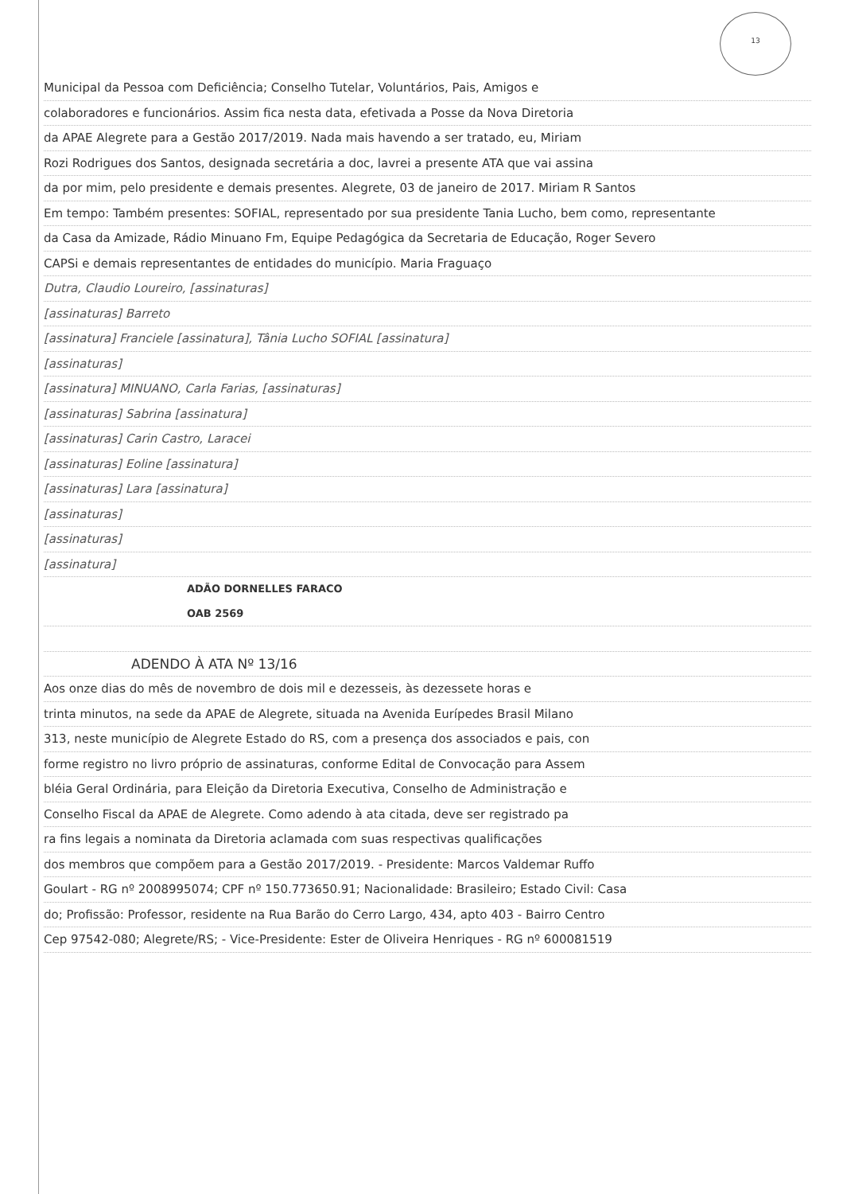13
Municipal da Pessoa com Deficiência; Conselho Tutelar, Voluntários, Pais, Amigos e
colaboradores e funcionários. Assim fica nesta data, efetivada a Posse da Nova Diretoria
da APAE Alegrete para a Gestão 2017/2019. Nada mais havendo a ser tratado, eu, Miriam
Rozi Rodrigues dos Santos, designada secretária a doc, lavrei a presente ATA que vai assina
da por mim, pelo presidente e demais presentes. Alegrete, 03 de janeiro de 2017. Miriam R Santos
Em tempo: Também presentes: SOFIAL, representado por sua presidente Tania Lucho, bem como, representante
da Casa da Amizade, Rádio Minuano Fm, Equipe Pedagógica da Secretaria de Educação, Roger Severo
CAPSi e demais representantes de entidades do município. Maria Fraguaço
Dutra, Claudio Loureiro, [assinaturas]
[assinaturas] Barreto
[assinatura] Franciele [assinatura], Tânia Lucho SOFIAL [assinatura]
[assinaturas]
[assinatura] MINUANO, Carla Farias, [assinaturas]
[assinaturas] Sabrina [assinatura]
[assinaturas] Carin Castro, Laracei
[assinaturas] Eoline [assinatura]
[assinaturas] Lara [assinatura]
[assinaturas]
[assinaturas]
[assinatura]
ADÃO DORNELLES FARACO
OAB 2569
ADENDO À ATA Nº 13/16
Aos onze dias do mês de novembro de dois mil e dezesseis, às dezessete horas e
trinta minutos, na sede da APAE de Alegrete, situada na Avenida Eurípedes Brasil Milano
313, neste município de Alegrete Estado do RS, com a presença dos associados e pais, con
forme registro no livro próprio de assinaturas, conforme Edital de Convocação para Assem
bléia Geral Ordinária, para Eleição da Diretoria Executiva, Conselho de Administração e
Conselho Fiscal da APAE de Alegrete. Como adendo à ata citada, deve ser registrado pa
ra fins legais a nominata da Diretoria aclamada com suas respectivas qualificações
dos membros que compõem para a Gestão 2017/2019. - Presidente: Marcos Valdemar Ruffo
Goulart - RG nº 2008995074; CPF nº 150.773650.91; Nacionalidade: Brasileiro; Estado Civil: Casa
do; Profissão: Professor, residente na Rua Barão do Cerro Largo, 434, apto 403 - Bairro Centro
Cep 97542-080; Alegrete/RS; - Vice-Presidente: Ester de Oliveira Henriques - RG nº 600081519